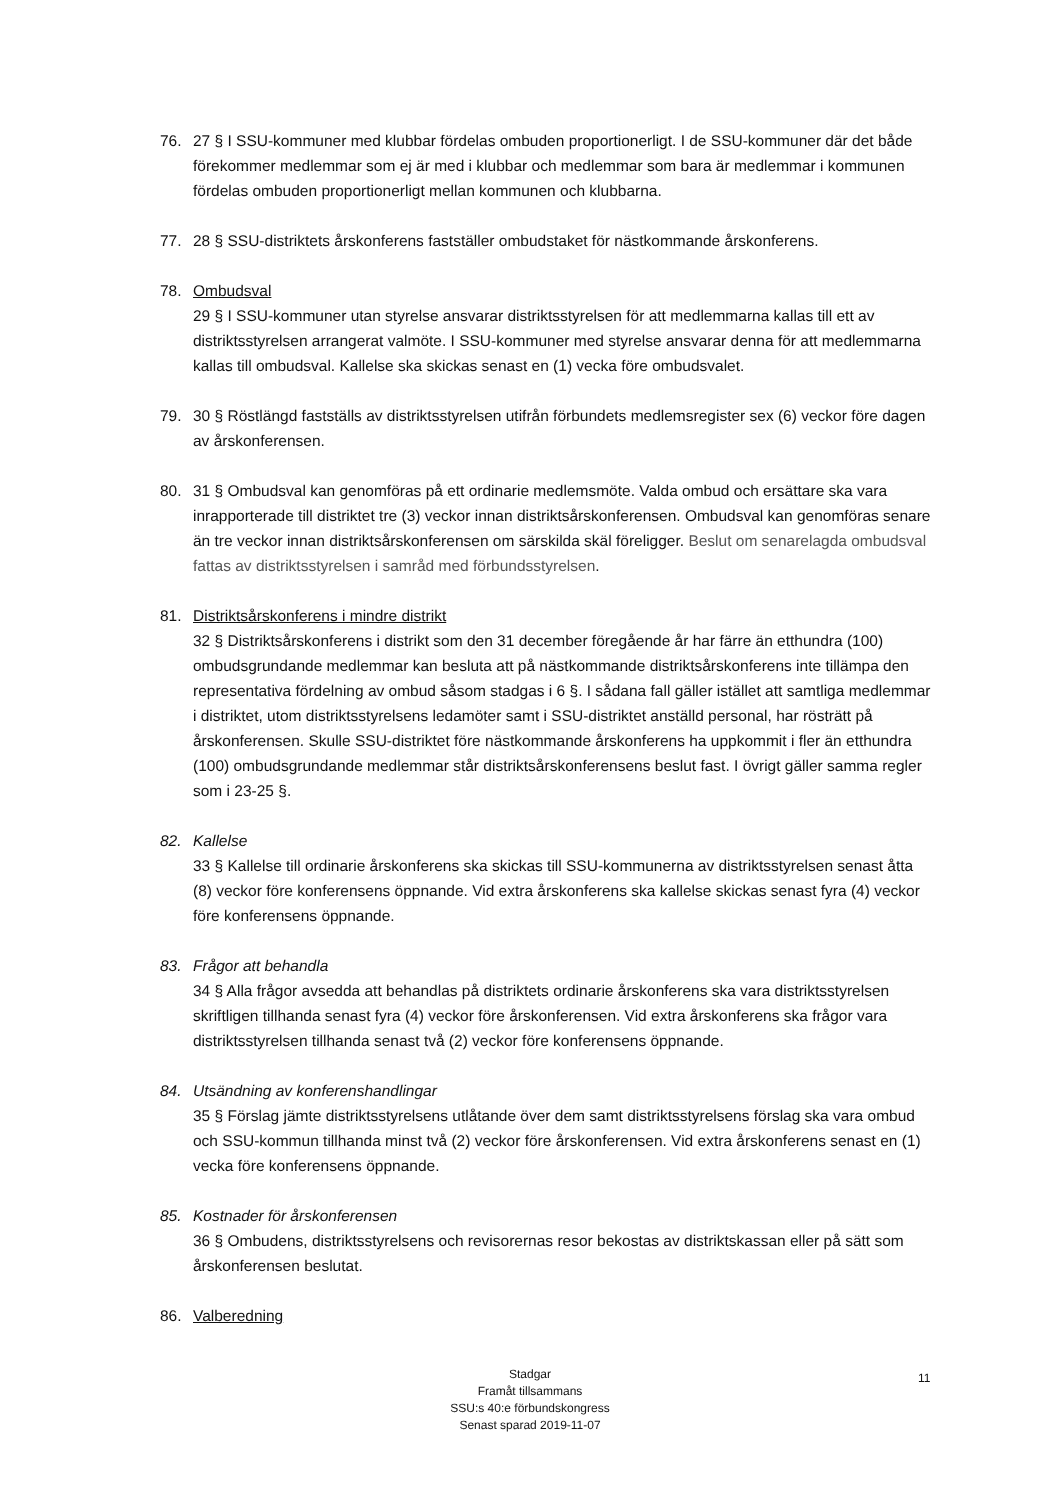76. 27 § I SSU-kommuner med klubbar fördelas ombuden proportionerligt. I de SSU-kommuner där det både förekommer medlemmar som ej är med i klubbar och medlemmar som bara är medlemmar i kommunen fördelas ombuden proportionerligt mellan kommunen och klubbarna.
77. 28 § SSU-distriktets årskonferens fastställer ombudstaket för nästkommande årskonferens.
78. Ombudsval
29 § I SSU-kommuner utan styrelse ansvarar distriktsstyrelsen för att medlemmarna kallas till ett av distriktsstyrelsen arrangerat valmöte. I SSU-kommuner med styrelse ansvarar denna för att medlemmarna kallas till ombudsval. Kallelse ska skickas senast en (1) vecka före ombudsvalet.
79. 30 § Röstlängd fastställs av distriktsstyrelsen utifrån förbundets medlemsregister sex (6) veckor före dagen av årskonferensen.
80. 31 § Ombudsval kan genomföras på ett ordinarie medlemsmöte. Valda ombud och ersättare ska vara inrapporterade till distriktet tre (3) veckor innan distriktsårskonferensen. Ombudsval kan genomföras senare än tre veckor innan distriktsårskonferensen om särskilda skäl föreligger. Beslut om senarelagda ombudsval fattas av distriktsstyrelsen i samråd med förbundsstyrelsen.
81. Distriktsårskonferens i mindre distrikt
32 § Distriktsårskonferens i distrikt som den 31 december föregående år har färre än etthundra (100) ombudsgrundande medlemmar kan besluta att på nästkommande distriktsårskonferens inte tillämpa den representativa fördelning av ombud såsom stadgas i 6 §. I sådana fall gäller istället att samtliga medlemmar i distriktet, utom distriktsstyrelsens ledamöter samt i SSU-distriktet anställd personal, har rösträtt på årskonferensen. Skulle SSU-distriktet före nästkommande årskonferens ha uppkommit i fler än etthundra (100) ombudsgrundande medlemmar står distriktsårskonferensens beslut fast. I övrigt gäller samma regler som i 23-25 §.
82. Kallelse
33 § Kallelse till ordinarie årskonferens ska skickas till SSU-kommunerna av distriktsstyrelsen senast åtta (8) veckor före konferensens öppnande. Vid extra årskonferens ska kallelse skickas senast fyra (4) veckor före konferensens öppnande.
83. Frågor att behandla
34 § Alla frågor avsedda att behandlas på distriktets ordinarie årskonferens ska vara distriktsstyrelsen skriftligen tillhanda senast fyra (4) veckor före årskonferensen. Vid extra årskonferens ska frågor vara distriktsstyrelsen tillhanda senast två (2) veckor före konferensens öppnande.
84. Utsändning av konferenshandlingar
35 § Förslag jämte distriktsstyrelsens utlåtande över dem samt distriktsstyrelsens förslag ska vara ombud och SSU-kommun tillhanda minst två (2) veckor före årskonferensen. Vid extra årskonferens senast en (1) vecka före konferensens öppnande.
85. Kostnader för årskonferensen
36 § Ombudens, distriktsstyrelsens och revisorernas resor bekostas av distriktskassan eller på sätt som årskonferensen beslutat.
86. Valberedning
Stadgar
Framåt tillsammans
SSU:s 40:e förbundskongress
Senast sparad 2019-11-07
11